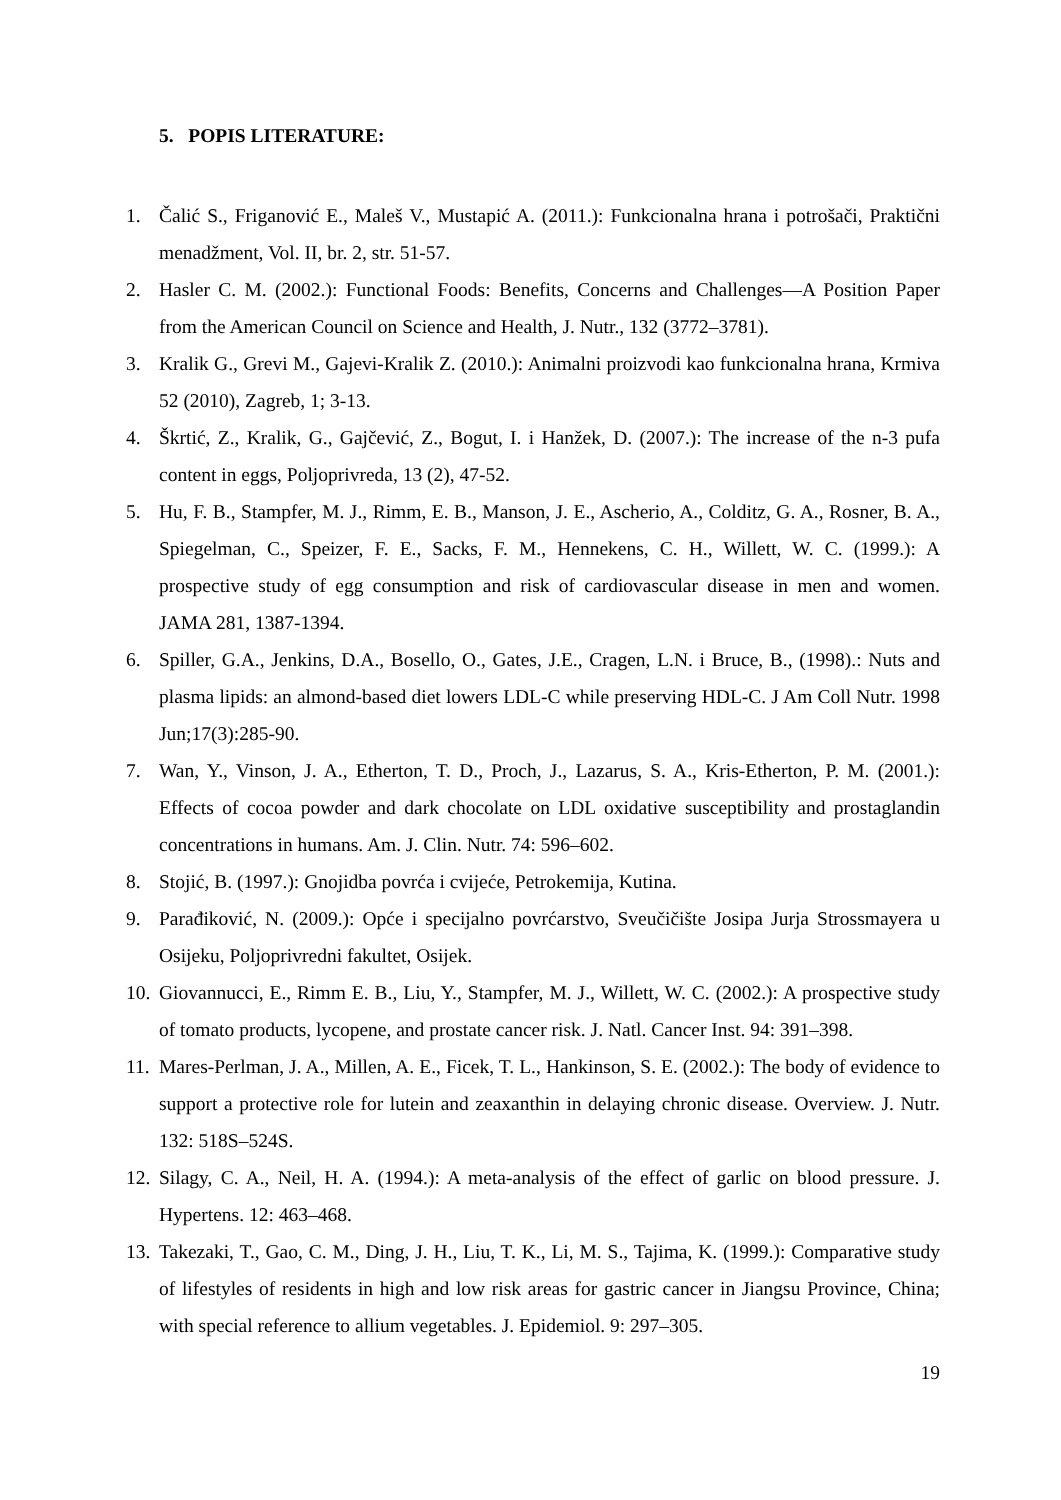5. POPIS LITERATURE:
1. Čalić S., Friganović E., Maleš V., Mustapić A. (2011.): Funkcionalna hrana i potrošači, Praktični menadžment, Vol. II, br. 2, str. 51-57.
2. Hasler C. M. (2002.): Functional Foods: Benefits, Concerns and Challenges—A Position Paper from the American Council on Science and Health, J. Nutr., 132 (3772–3781).
3. Kralik G., Grevi M., Gajevi-Kralik Z. (2010.): Animalni proizvodi kao funkcionalna hrana, Krmiva 52 (2010), Zagreb, 1; 3-13.
4. Škrtić, Z., Kralik, G., Gajčević, Z., Bogut, I. i Hanžek, D. (2007.): The increase of the n-3 pufa content in eggs, Poljoprivreda, 13 (2), 47-52.
5. Hu, F. B., Stampfer, M. J., Rimm, E. B., Manson, J. E., Ascherio, A., Colditz, G. A., Rosner, B. A., Spiegelman, C., Speizer, F. E., Sacks, F. M., Hennekens, C. H., Willett, W. C. (1999.): A prospective study of egg consumption and risk of cardiovascular disease in men and women. JAMA 281, 1387-1394.
6. Spiller, G.A., Jenkins, D.A., Bosello, O., Gates, J.E., Cragen, L.N. i Bruce, B., (1998).: Nuts and plasma lipids: an almond-based diet lowers LDL-C while preserving HDL-C. J Am Coll Nutr. 1998 Jun;17(3):285-90.
7. Wan, Y., Vinson, J. A., Etherton, T. D., Proch, J., Lazarus, S. A., Kris-Etherton, P. M. (2001.): Effects of cocoa powder and dark chocolate on LDL oxidative susceptibility and prostaglandin concentrations in humans. Am. J. Clin. Nutr. 74: 596–602.
8. Stojić, B. (1997.): Gnojidba povrća i cvijeće, Petrokemija, Kutina.
9. Parađiković, N. (2009.): Opće i specijalno povrćarstvo, Sveučičište Josipa Jurja Strossmayera u Osijeku, Poljoprivredni fakultet, Osijek.
10. Giovannucci, E., Rimm E. B., Liu, Y., Stampfer, M. J., Willett, W. C. (2002.): A prospective study of tomato products, lycopene, and prostate cancer risk. J. Natl. Cancer Inst. 94: 391–398.
11. Mares-Perlman, J. A., Millen, A. E., Ficek, T. L., Hankinson, S. E. (2002.): The body of evidence to support a protective role for lutein and zeaxanthin in delaying chronic disease. Overview. J. Nutr. 132: 518S–524S.
12. Silagy, C. A., Neil, H. A. (1994.): A meta-analysis of the effect of garlic on blood pressure. J. Hypertens. 12: 463–468.
13. Takezaki, T., Gao, C. M., Ding, J. H., Liu, T. K., Li, M. S., Tajima, K. (1999.): Comparative study of lifestyles of residents in high and low risk areas for gastric cancer in Jiangsu Province, China; with special reference to allium vegetables. J. Epidemiol. 9: 297–305.
19